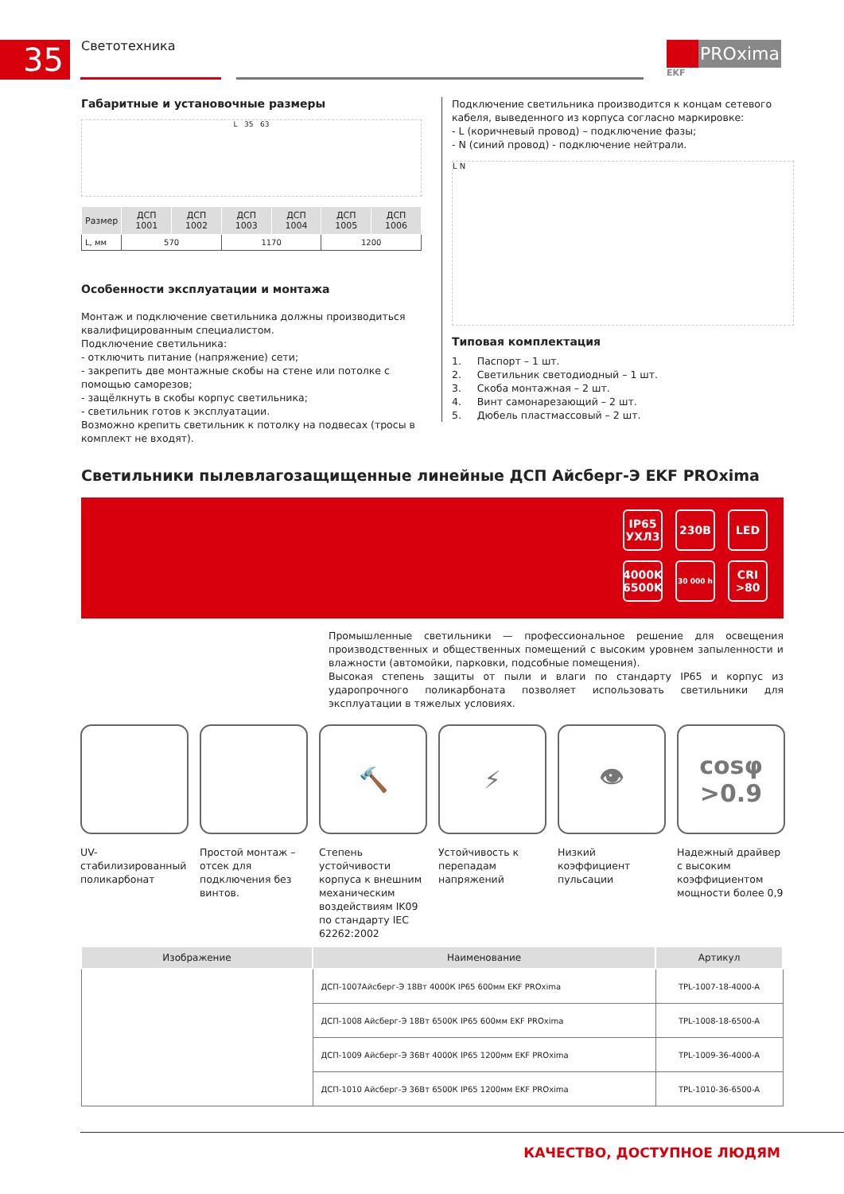35 Светотехника
PROxima
EKF
Габаритные и установочные размеры
L 35 63
| Размер | ДСП 1001 | ДСП 1002 | ДСП 1003 | ДСП 1004 | ДСП 1005 | ДСП 1006 |
| --- | --- | --- | --- | --- | --- | --- |
| L, мм | 570 | | 1170 | | 1200 | |
Особенности эксплуатации и монтажа
Монтаж и подключение светильника должны производиться квалифицированным специалистом.
Подключение светильника:
- отключить питание (напряжение) сети;
- закрепить две монтажные скобы на стене или потолке с помощью саморезов;
- защёлкнуть в скобы корпус светильника;
- светильник готов к эксплуатации.
Возможно крепить светильник к потолку на подвесах (тросы в комплект не входят).
Подключение светильника производится к концам сетевого кабеля, выведенного из корпуса согласно маркировке:
- L (коричневый провод) – подключение фазы;
- N (синий провод) - подключение нейтрали.
L N
Типовая комплектация
1. Паспорт – 1 шт.
2. Светильник светодиодный – 1 шт.
3. Скоба монтажная – 2 шт.
4. Винт самонарезающий – 2 шт.
5. Дюбель пластмассовый – 2 шт.
Светильники пылевлагозащищенные линейные ДСП Айсберг-Э EKF PROxima
IP65
УХЛ3
230В
LED
4000K
6500K
30 000 h
CRI
>80
Промышленные светильники — профессиональное решение для освещения производственных и общественных помещений с высоким уровнем запыленности и влажности (автомойки, парковки, подсобные помещения).
Высокая степень защиты от пыли и влаги по стандарту IP65 и корпус из ударопрочного поликарбоната позволяет использовать светильники для эксплуатации в тяжелых условиях.
UV-стабилизированный поликарбонат
Простой монтаж – отсек для подключения без винтов.
🔨
Степень устойчивости корпуса к внешним механическим воздействиям IK09 по стандарту IEC 62262:2002
⚡
Устойчивость к перепадам напряжений
👁
Низкий коэффициент пульсации
cosφ
>0.9
Надежный драйвер с высоким коэффициентом мощности более 0,9
| Изображение | Наименование | Артикул |
| --- | --- | --- |
| | ДСП-1007Айсберг-Э 18Вт 4000К IP65 600мм EKF PROxima | TPL-1007-18-4000-A |
| | ДСП-1008 Айсберг-Э 18Вт 6500К IP65 600мм EKF PROxima | TPL-1008-18-6500-A |
| | ДСП-1009 Айсберг-Э 36Вт 4000К IP65 1200мм EKF PROxima | TPL-1009-36-4000-A |
| | ДСП-1010 Айсберг-Э 36Вт 6500К IP65 1200мм EKF PROxima | TPL-1010-36-6500-A |
КАЧЕСТВО, ДОСТУПНОЕ ЛЮДЯМ